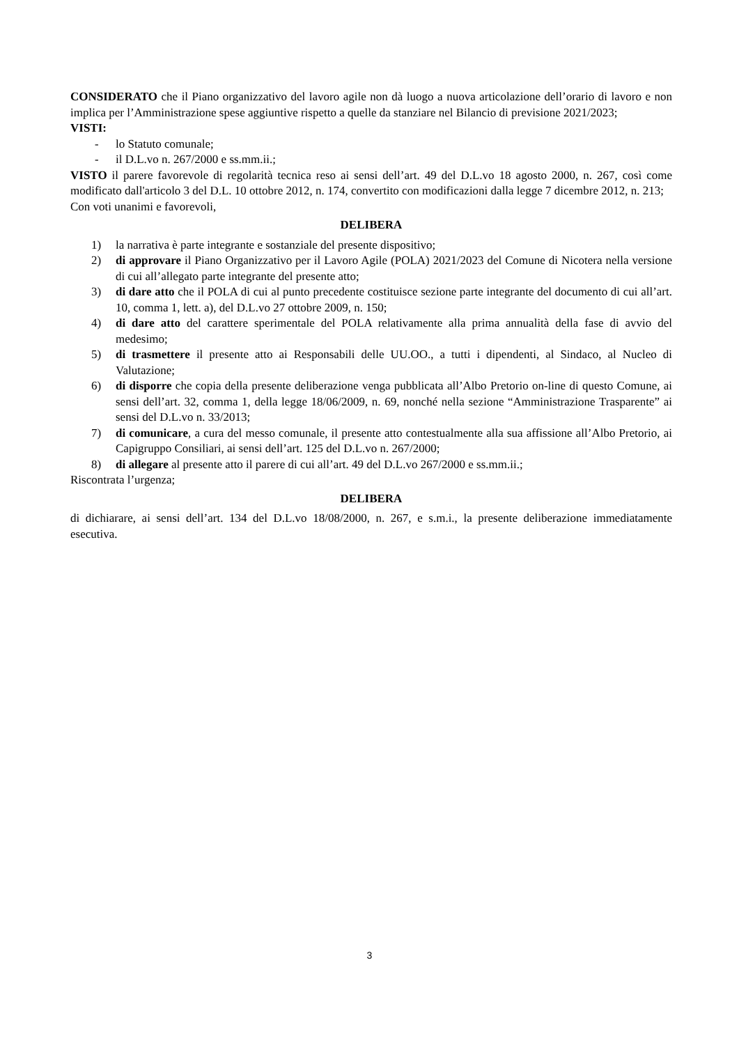CONSIDERATO che il Piano organizzativo del lavoro agile non dà luogo a nuova articolazione dell’orario di lavoro e non implica per l’Amministrazione spese aggiuntive rispetto a quelle da stanziare nel Bilancio di previsione 2021/2023;
VISTI:
- lo Statuto comunale;
- il D.L.vo n. 267/2000 e ss.mm.ii.;
VISTO il parere favorevole di regolarità tecnica reso ai sensi dell’art. 49 del D.L.vo 18 agosto 2000, n. 267, così come modificato dall'articolo 3 del D.L. 10 ottobre 2012, n. 174, convertito con modificazioni dalla legge 7 dicembre 2012, n. 213;
Con voti unanimi e favorevoli,
DELIBERA
1) la narrativa è parte integrante e sostanziale del presente dispositivo;
2) di approvare il Piano Organizzativo per il Lavoro Agile (POLA) 2021/2023 del Comune di Nicotera nella versione di cui all’allegato parte integrante del presente atto;
3) di dare atto che il POLA di cui al punto precedente costituisce sezione parte integrante del documento di cui all’art. 10, comma 1, lett. a), del D.L.vo 27 ottobre 2009, n. 150;
4) di dare atto del carattere sperimentale del POLA relativamente alla prima annualità della fase di avvio del medesimo;
5) di trasmettere il presente atto ai Responsabili delle UU.OO., a tutti i dipendenti, al Sindaco, al Nucleo di Valutazione;
6) di disporre che copia della presente deliberazione venga pubblicata all’Albo Pretorio on-line di questo Comune, ai sensi dell’art. 32, comma 1, della legge 18/06/2009, n. 69, nonché nella sezione “Amministrazione Trasparente” ai sensi del D.L.vo n. 33/2013;
7) di comunicare, a cura del messo comunale, il presente atto contestualmente alla sua affissione all’Albo Pretorio, ai Capigruppo Consiliari, ai sensi dell’art. 125 del D.L.vo n. 267/2000;
8) di allegare al presente atto il parere di cui all’art. 49 del D.L.vo 267/2000 e ss.mm.ii.;
Riscontrata l’urgenza;
DELIBERA
di dichiarare, ai sensi dell’art. 134 del D.L.vo 18/08/2000, n. 267, e s.m.i., la presente deliberazione immediatamente esecutiva.
3